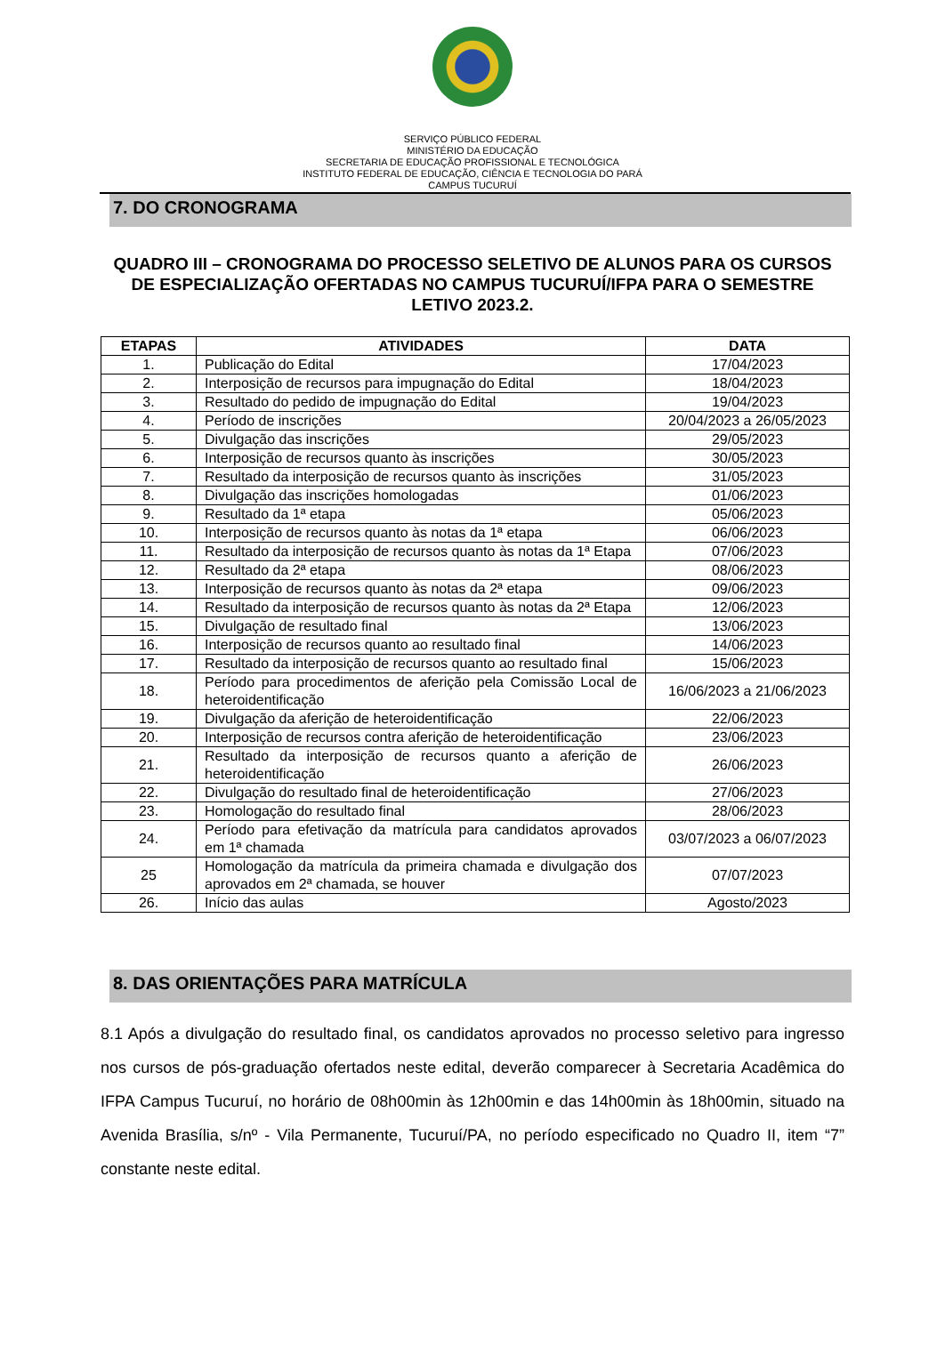SERVIÇO PÚBLICO FEDERAL
MINISTÉRIO DA EDUCAÇÃO
SECRETARIA DE EDUCAÇÃO PROFISSIONAL E TECNOLÓGICA
INSTITUTO FEDERAL DE EDUCAÇÃO, CIÊNCIA E TECNOLOGIA DO PARÁ
CAMPUS TUCURUÍ
7. DO CRONOGRAMA
QUADRO III – CRONOGRAMA DO PROCESSO SELETIVO DE ALUNOS PARA OS CURSOS DE ESPECIALIZAÇÃO OFERTADAS NO CAMPUS TUCURUÍ/IFPA PARA O SEMESTRE LETIVO 2023.2.
| ETAPAS | ATIVIDADES | DATA |
| --- | --- | --- |
| 1. | Publicação do Edital | 17/04/2023 |
| 2. | Interposição de recursos para impugnação do Edital | 18/04/2023 |
| 3. | Resultado do pedido de impugnação do Edital | 19/04/2023 |
| 4. | Período de inscrições | 20/04/2023 a 26/05/2023 |
| 5. | Divulgação das inscrições | 29/05/2023 |
| 6. | Interposição de recursos quanto às inscrições | 30/05/2023 |
| 7. | Resultado da interposição de recursos quanto às inscrições | 31/05/2023 |
| 8. | Divulgação das inscrições homologadas | 01/06/2023 |
| 9. | Resultado da 1ª etapa | 05/06/2023 |
| 10. | Interposição de recursos quanto às notas da 1ª etapa | 06/06/2023 |
| 11. | Resultado da interposição de recursos quanto às notas da 1ª Etapa | 07/06/2023 |
| 12. | Resultado da 2ª etapa | 08/06/2023 |
| 13. | Interposição de recursos quanto às notas da 2ª etapa | 09/06/2023 |
| 14. | Resultado da interposição de recursos quanto às notas da 2ª Etapa | 12/06/2023 |
| 15. | Divulgação de resultado final | 13/06/2023 |
| 16. | Interposição de recursos quanto ao resultado final | 14/06/2023 |
| 17. | Resultado da interposição de recursos quanto ao resultado final | 15/06/2023 |
| 18. | Período para procedimentos de aferição pela Comissão Local de heteroidentificação | 16/06/2023 a 21/06/2023 |
| 19. | Divulgação da aferição de heteroidentificação | 22/06/2023 |
| 20. | Interposição de recursos contra aferição de heteroidentificação | 23/06/2023 |
| 21. | Resultado da interposição de recursos quanto a aferição de heteroidentificação | 26/06/2023 |
| 22. | Divulgação do resultado final de heteroidentificação | 27/06/2023 |
| 23. | Homologação do resultado final | 28/06/2023 |
| 24. | Período para efetivação da matrícula para candidatos aprovados em 1ª chamada | 03/07/2023 a 06/07/2023 |
| 25 | Homologação da matrícula da primeira chamada e divulgação dos aprovados em 2ª chamada, se houver | 07/07/2023 |
| 26. | Início das aulas | Agosto/2023 |
8. DAS ORIENTAÇÕES PARA MATRÍCULA
8.1 Após a divulgação do resultado final, os candidatos aprovados no processo seletivo para ingresso nos cursos de pós-graduação ofertados neste edital, deverão comparecer à Secretaria Acadêmica do IFPA Campus Tucuruí, no horário de 08h00min às 12h00min e das 14h00min às 18h00min, situado na Avenida Brasília, s/nº - Vila Permanente, Tucuruí/PA, no período especificado no Quadro II, item “7” constante neste edital.